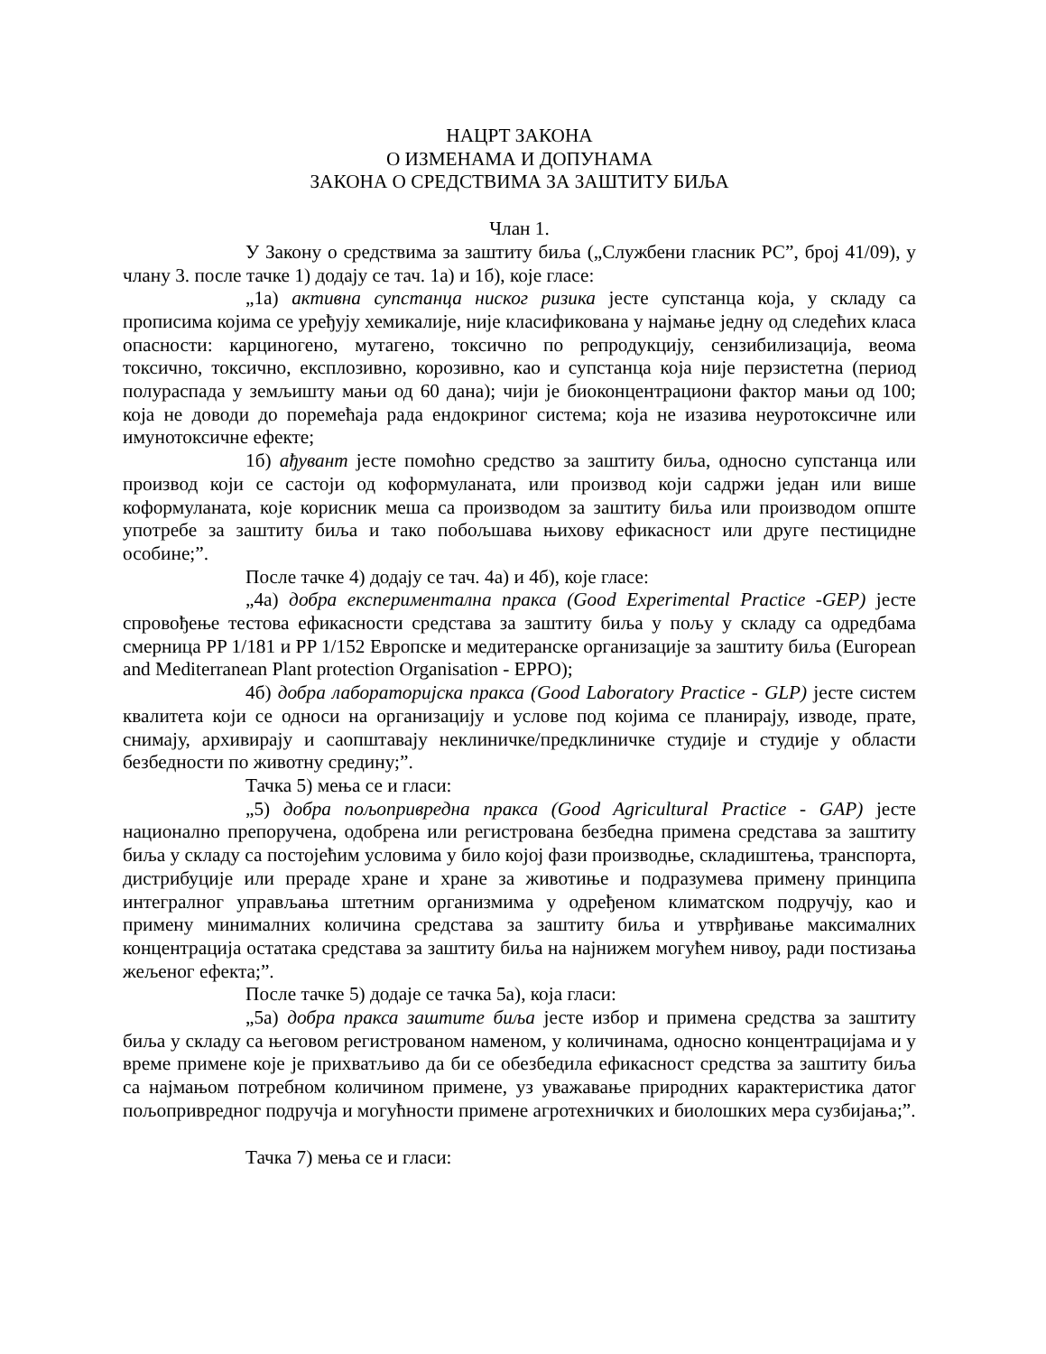НАЦРТ ЗАКОНА
О ИЗМЕНАМА И ДОПУНАМА
ЗАКОНА О СРЕДСТВИМА ЗА ЗАШТИТУ БИЉА
Члан 1.
У Закону о средствима за заштиту биља („Службени гласник РС”, број 41/09), у члану 3. после тачке 1) додају се тач. 1а) и 1б), које гласе:
„1а) активна супстанца ниског ризика јесте супстанца која, у складу са прописима којима се уређују хемикалије, није класификована у најмање једну од следећих класа опасности: карциногено, мутагено, токсично по репродукцију, сензибилизација, веома токсично, токсично, експлозивно, корозивно, као и супстанца која није перзистетна (период полураспада у земљишту мањи од 60 дана); чији је биоконцентрациони фактор мањи од 100; која не доводи до поремећаја рада ендокриног система; која не изазива неуротоксичне или имунотоксичне ефекте;
1б) ађувант јесте помоћно средство за заштиту биља, односно супстанца или производ који се састоји од коформуланата, или производ који садржи један или више коформуланата, које корисник меша са производом за заштиту биља или производом опште употребе за заштиту биља и тако побољшава њихову ефикасност или друге пестицидне особине;”.
После тачке 4) додају се тач. 4а) и 4б), које гласе:
„4а) добра експериментална пракса (Good Experimental Practice -GEP) јесте спровођење тестова ефикасности средстава за заштиту биља у пољу у складу са одредбама смерница PP 1/181 и PP 1/152 Европске и медитеранске организације за заштиту биља (European and Mediterranean Plant protection Organisation - EPPO);
4б) добра лабораторијска пракса (Good Laboratory Practice - GLP) јесте систем квалитета који се односи на организацију и услове под којима се планирају, изводе, прате, снимају, архивирају и саопштавају неклиничке/предклиничке студије и студије у области безбедности по животну средину;”.
Тачка 5) мења се и гласи:
„5) добра пољопривредна пракса (Good Agricultural Practice - GAP) јесте национално препоручена, одобрена или регистрована безбедна примена средстава за заштиту биља у складу са постојећим условима у било којој фази производње, складиштења, транспорта, дистрибуције или прераде хране и хране за животиње и подразумева примену принципа интегралног управљања штетним организмима у одређеном климатском подручју, као и примену минималних количина средстава за заштиту биља и утврђивање максималних концентрација остатака средстава за заштиту биља на најнижем могућем нивоу, ради постизања жељеног ефекта;”.
После тачке 5) додаје се тачка 5а), која гласи:
„5а) добра пракса заштите биља јесте избор и примена средства за заштиту биља у складу са његовом регистрованом наменом, у количинама, односно концентрацијама и у време примене које је прихватљиво да би се обезбедила ефикасност средства за заштиту биља са најмањом потребном количином примене, уз уважавање природних карактеристика датог пољопривредног подручја и могућности примене агротехничких и биолошких мера сузбијања;”.
Тачка 7) мења се и гласи: